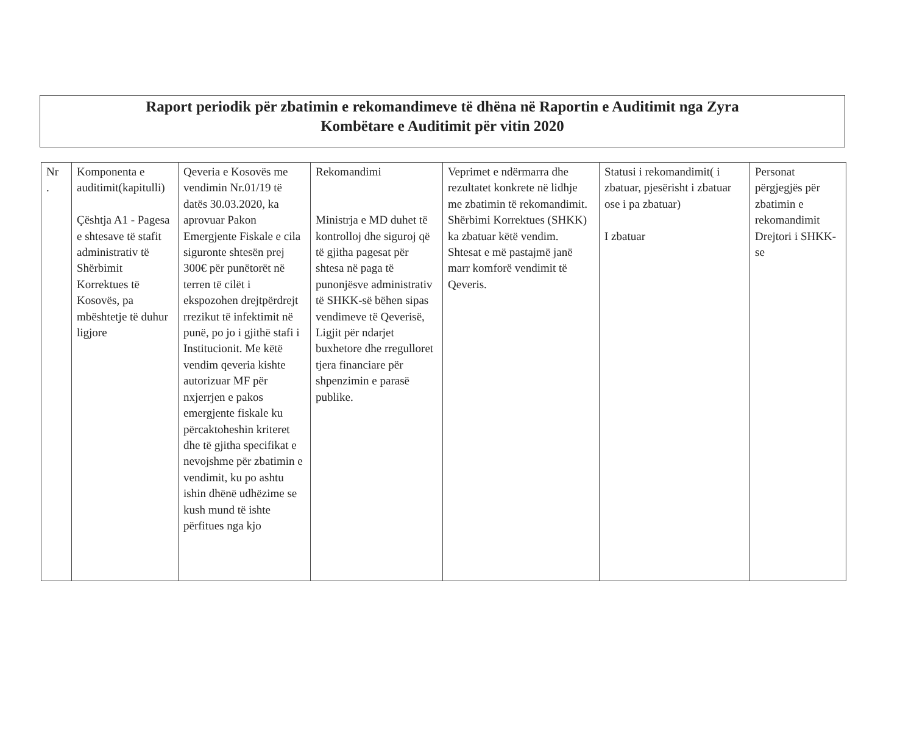Raport periodik për zbatimin e rekomandimeve të dhëna në Raportin e Auditimit nga Zyra
Kombëtare e Auditimit për vitin 2020
| Nr . | Komponenta e auditimit(kapitulli) Çështja A1 - Pagesa e shtesave të stafit administrativ të Shërbimit Korrektues të Kosovës, pa mbështetje të duhur ligjore | Qeveria e Kosovës me vendimin Nr.01/19 të datës 30.03.2020, ka aprovuar Pakon Emergjente Fiskale e cila siguronte shtesën prej 300€ për punëtorët në terren të cilët i ekspozohen drejtpërdrejt rrezikut të infektimit në punë, po jo i gjithë stafi i Institucionit. Me këtë vendim qeveria kishte autorizuar MF për nxjerrjen e pakos emergjente fiskale ku përcaktoheshin kriteret dhe të gjitha specifikat e nevojshme për zbatimin e vendimit, ku po ashtu ishin dhënë udhëzime se kush mund të ishte përfitues nga kjo | Rekomandimi Ministrja e MD duhet të kontrolloj dhe siguroj që të gjitha pagesat për shtesa në paga të punonjësve administrativ të SHKK-së bëhen sipas vendimeve të Qeverisë, Ligjit për ndarjet buxhetore dhe rregulloret tjera financiare për shpenzimin e parasë publike. | Veprimet e ndërmarra dhe rezultatet konkrete në lidhje me zbatimin të rekomandimit. Shërbimi Korrektues (SHKK) ka zbatuar këtë vendim. Shtesat e më pastajmë janë marr komforë vendimit të Qeveris. | Statusi i rekomandimit( i zbatuar, pjesërisht i zbatuar ose i pa zbatuar) I zbatuar | Personat përgjegjës për zbatimin e rekomandimit Drejtori i SHKK-se |